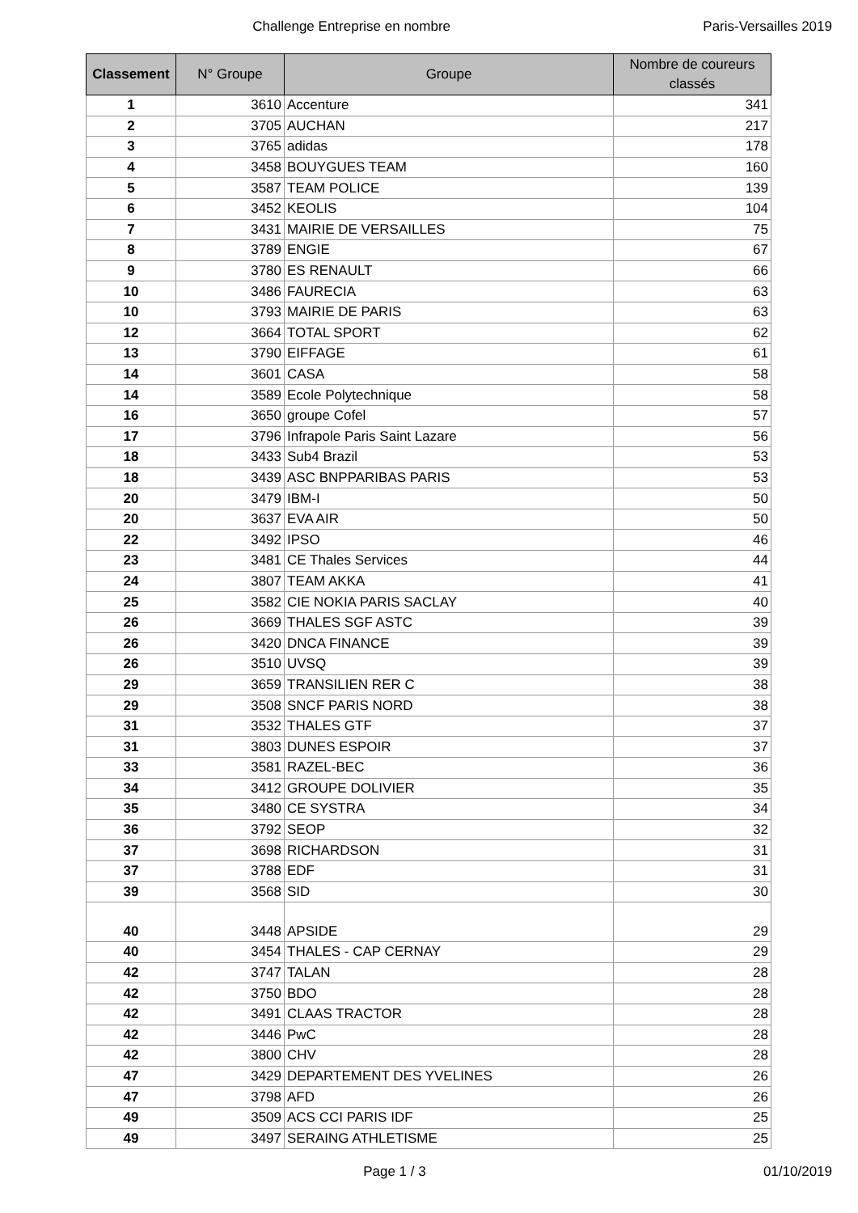Challenge Entreprise en nombre Paris-Versailles 2019
| Classement | N° Groupe | Groupe | Nombre de coureurs classés |
| --- | --- | --- | --- |
| 1 | 3610 | Accenture | 341 |
| 2 | 3705 | AUCHAN | 217 |
| 3 | 3765 | adidas | 178 |
| 4 | 3458 | BOUYGUES TEAM | 160 |
| 5 | 3587 | TEAM POLICE | 139 |
| 6 | 3452 | KEOLIS | 104 |
| 7 | 3431 | MAIRIE DE VERSAILLES | 75 |
| 8 | 3789 | ENGIE | 67 |
| 9 | 3780 | ES RENAULT | 66 |
| 10 | 3486 | FAURECIA | 63 |
| 10 | 3793 | MAIRIE DE PARIS | 63 |
| 12 | 3664 | TOTAL SPORT | 62 |
| 13 | 3790 | EIFFAGE | 61 |
| 14 | 3601 | CASA | 58 |
| 14 | 3589 | Ecole Polytechnique | 58 |
| 16 | 3650 | groupe Cofel | 57 |
| 17 | 3796 | Infrapole Paris Saint Lazare | 56 |
| 18 | 3433 | Sub4 Brazil | 53 |
| 18 | 3439 | ASC BNPPARIBAS PARIS | 53 |
| 20 | 3479 | IBM-I | 50 |
| 20 | 3637 | EVA AIR | 50 |
| 22 | 3492 | IPSO | 46 |
| 23 | 3481 | CE Thales Services | 44 |
| 24 | 3807 | TEAM AKKA | 41 |
| 25 | 3582 | CIE NOKIA PARIS SACLAY | 40 |
| 26 | 3669 | THALES SGF ASTC | 39 |
| 26 | 3420 | DNCA FINANCE | 39 |
| 26 | 3510 | UVSQ | 39 |
| 29 | 3659 | TRANSILIEN RER C | 38 |
| 29 | 3508 | SNCF PARIS NORD | 38 |
| 31 | 3532 | THALES GTF | 37 |
| 31 | 3803 | DUNES ESPOIR | 37 |
| 33 | 3581 | RAZEL-BEC | 36 |
| 34 | 3412 | GROUPE DOLIVIER | 35 |
| 35 | 3480 | CE SYSTRA | 34 |
| 36 | 3792 | SEOP | 32 |
| 37 | 3698 | RICHARDSON | 31 |
| 37 | 3788 | EDF | 31 |
| 39 | 3568 | SID | 30 |
| 40 | 3448 | APSIDE | 29 |
| 40 | 3454 | THALES - CAP CERNAY | 29 |
| 42 | 3747 | TALAN | 28 |
| 42 | 3750 | BDO | 28 |
| 42 | 3491 | CLAAS TRACTOR | 28 |
| 42 | 3446 | PwC | 28 |
| 42 | 3800 | CHV | 28 |
| 47 | 3429 | DEPARTEMENT DES YVELINES | 26 |
| 47 | 3798 | AFD | 26 |
| 49 | 3509 | ACS CCI PARIS IDF | 25 |
| 49 | 3497 | SERAING ATHLETISME | 25 |
Page 1 / 3 01/10/2019